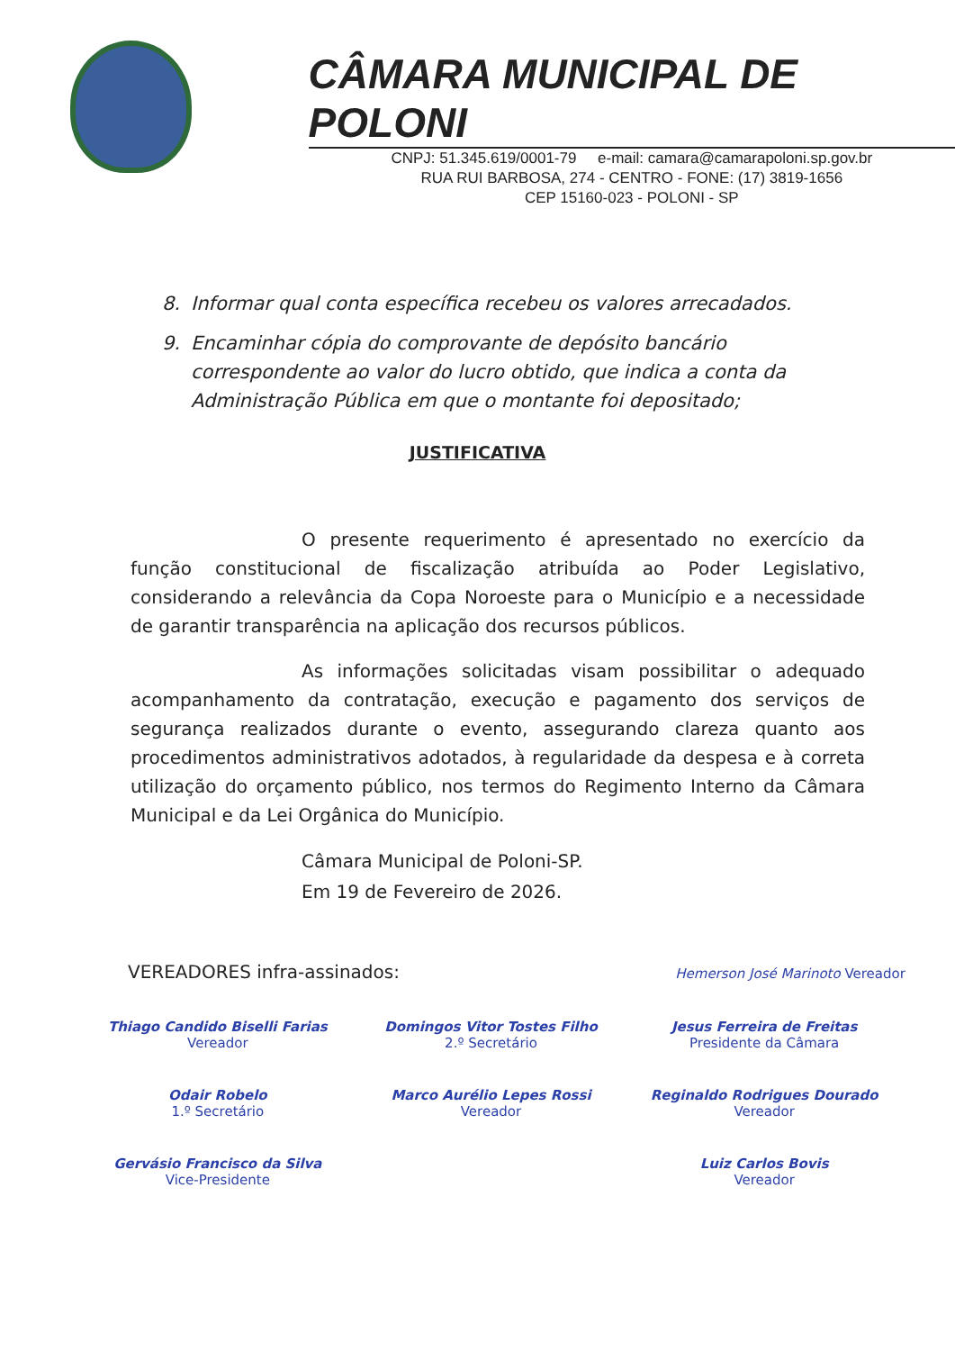CÂMARA MUNICIPAL DE POLONI
CNPJ: 51.345.619/0001-79 e-mail: camara@camarapoloni.sp.gov.br
RUA RUI BARBOSA, 274 - CENTRO - FONE: (17) 3819-1656
CEP 15160-023 - POLONI - SP
8. Informar qual conta específica recebeu os valores arrecadados.
9. Encaminhar cópia do comprovante de depósito bancário correspondente ao valor do lucro obtido, que indica a conta da Administração Pública em que o montante foi depositado;
JUSTIFICATIVA
O presente requerimento é apresentado no exercício da função constitucional de fiscalização atribuída ao Poder Legislativo, considerando a relevância da Copa Noroeste para o Município e a necessidade de garantir transparência na aplicação dos recursos públicos.
As informações solicitadas visam possibilitar o adequado acompanhamento da contratação, execução e pagamento dos serviços de segurança realizados durante o evento, assegurando clareza quanto aos procedimentos administrativos adotados, à regularidade da despesa e à correta utilização do orçamento público, nos termos do Regimento Interno da Câmara Municipal e da Lei Orgânica do Município.
Câmara Municipal de Poloni-SP.
Em 19 de Fevereiro de 2026.
VEREADORES infra-assinados: Hemerson José Marinoto Vereador
Thiago Candido Biselli Farias
Vereador
Domingos Vitor Tostes Filho
2.º Secretário
Jesus Ferreira de Freitas
Presidente da Câmara
Odair Robelo
1.º Secretário
Marco Aurélio Lepes Rossi
Vereador
Reginaldo Rodrigues Dourado
Vereador
Gervásio Francisco da Silva
Vice-Presidente
Luiz Carlos Bovis
Vereador